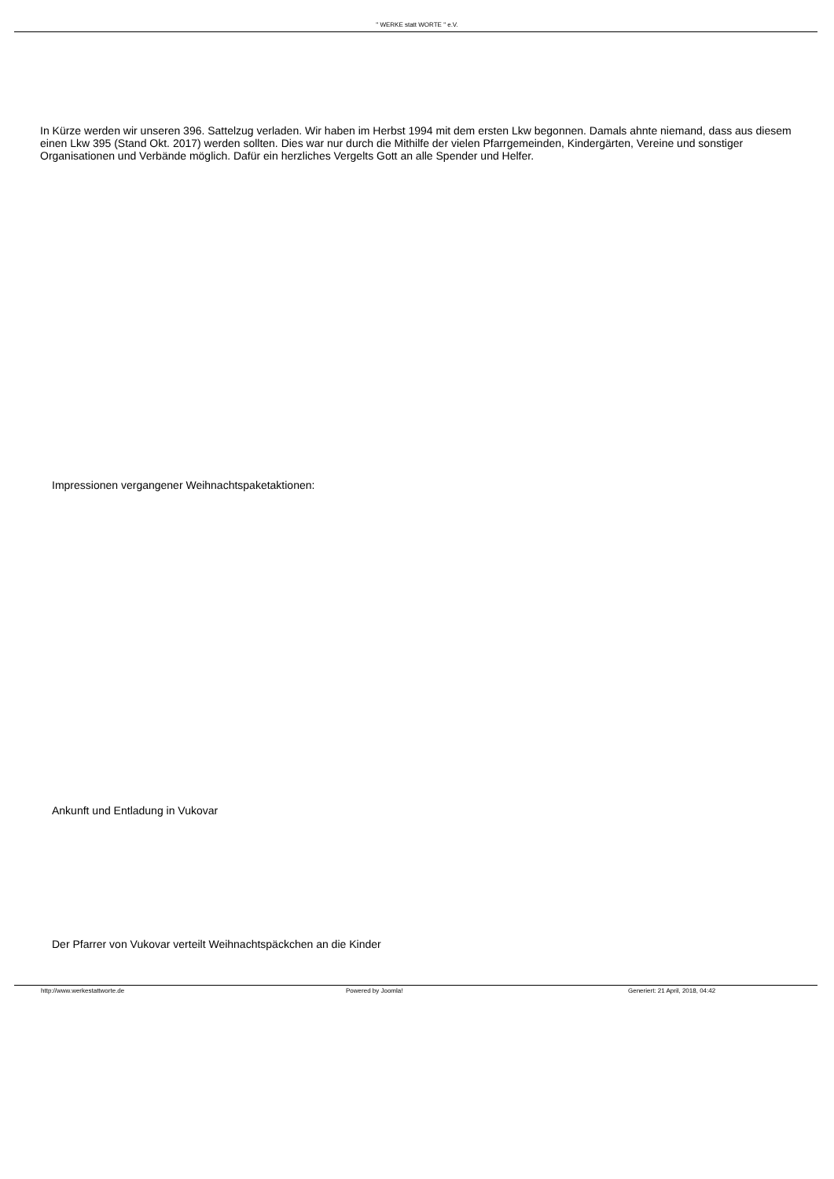" WERKE statt WORTE " e.V.
In Kürze werden wir unseren 396. Sattelzug verladen. Wir haben im Herbst 1994 mit dem ersten Lkw begonnen. Damals ahnte niemand, dass aus diesem einen Lkw 395 (Stand Okt. 2017) werden sollten. Dies war nur durch die Mithilfe der vielen Pfarrgemeinden, Kindergärten, Vereine und sonstiger Organisationen und Verbände möglich. Dafür ein herzliches Vergelts Gott an alle Spender und Helfer.
Impressionen vergangener Weihnachtspaketaktionen:
Ankunft und Entladung in Vukovar
Der Pfarrer von Vukovar verteilt Weihnachtspäckchen an die Kinder
http://www.werkestattworte.de Powered by Joomla! Generiert: 21 April, 2018, 04:42